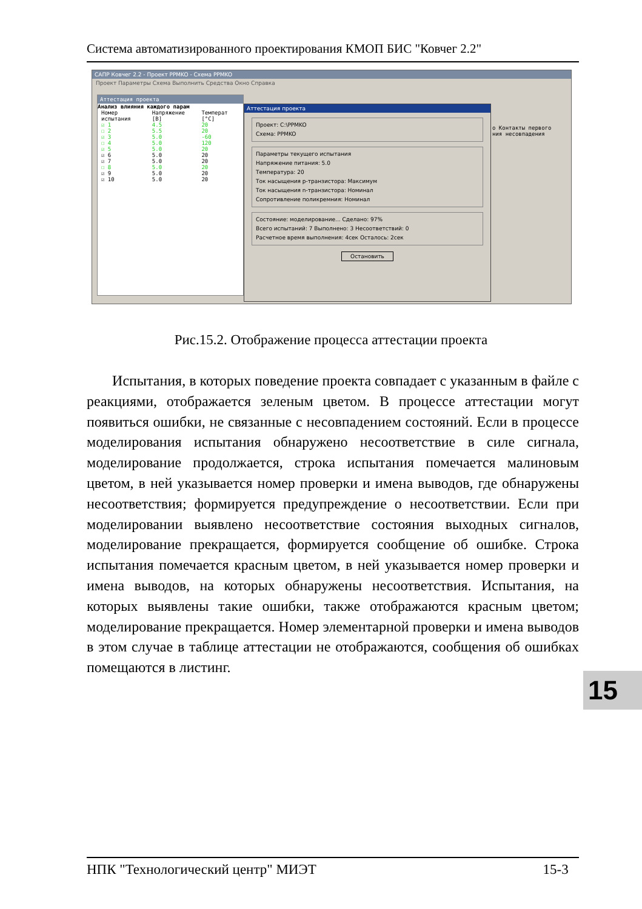Система автоматизированного проектирования КМОП БИС "Ковчег 2.2"
САПР Ковчег 2.2 - Проект PPMKO - Схема PPMKO
Проект Параметры Схема Выполнить Средства Окно Справка
Аттестация проекта
Анализ влияния каждого парам
| Номер испытания | Напряжение [В] | Температ [°C] |
| ☑ 1 | 4.5 | 20 |
| ☐ 2 | 5.5 | 20 |
| ☑ 3 | 5.0 | -60 |
| ☐ 4 | 5.0 | 120 |
| ☑ 5 | 5.0 | 20 |
| ☑ 6 | 5.0 | 20 |
| ☑ 7 | 5.0 | 20 |
| ☐ 8 | 5.0 | 20 |
| ☑ 9 | 5.0 | 20 |
| ☑ 10 | 5.0 | 20 |
о Контакты первого
ния несовпадения
Аттестация проекта
Проект: C:\PPMKO
Схема: PPMKO
Параметры текущего испытания
Напряжение питания: 5.0
Температура: 20
Ток насыщения p-транзистора: Максимум
Ток насыщения n-транзистора: Номинал
Сопротивление поликремния: Номинал
Состояние: моделирование... Сделано: 97%
Всего испытаний: 7 Выполнено: 3 Несоответствий: 0
Расчетное время выполнения: 4сек Осталось: 2сек
Остановить
Рис.15.2. Отображение процесса аттестации проекта
Испытания, в которых поведение проекта совпадает с указанным в файле с реакциями, отображается зеленым цветом. В процессе аттестации могут появиться ошибки, не связанные с несовпадением состояний. Если в процессе моделирования испытания обнаружено несоответствие в силе сигнала, моделирование продолжается, строка испытания помечается малиновым цветом, в ней указывается номер проверки и имена выводов, где обнаружены несоответствия; формируется предупреждение о несоответствии. Если при моделировании выявлено несоответствие состояния выходных сигналов, моделирование прекращается, формируется сообщение об ошибке. Строка испытания помечается красным цветом, в ней указывается номер проверки и имена выводов, на которых обнаружены несоответствия. Испытания, на которых выявлены такие ошибки, также отображаются красным цветом; моделирование прекращается. Номер элементарной проверки и имена выводов в этом случае в таблице аттестации не отображаются, сообщения об ошибках помещаются в листинг.
15
НПК "Технологический центр" МИЭТ 15-3